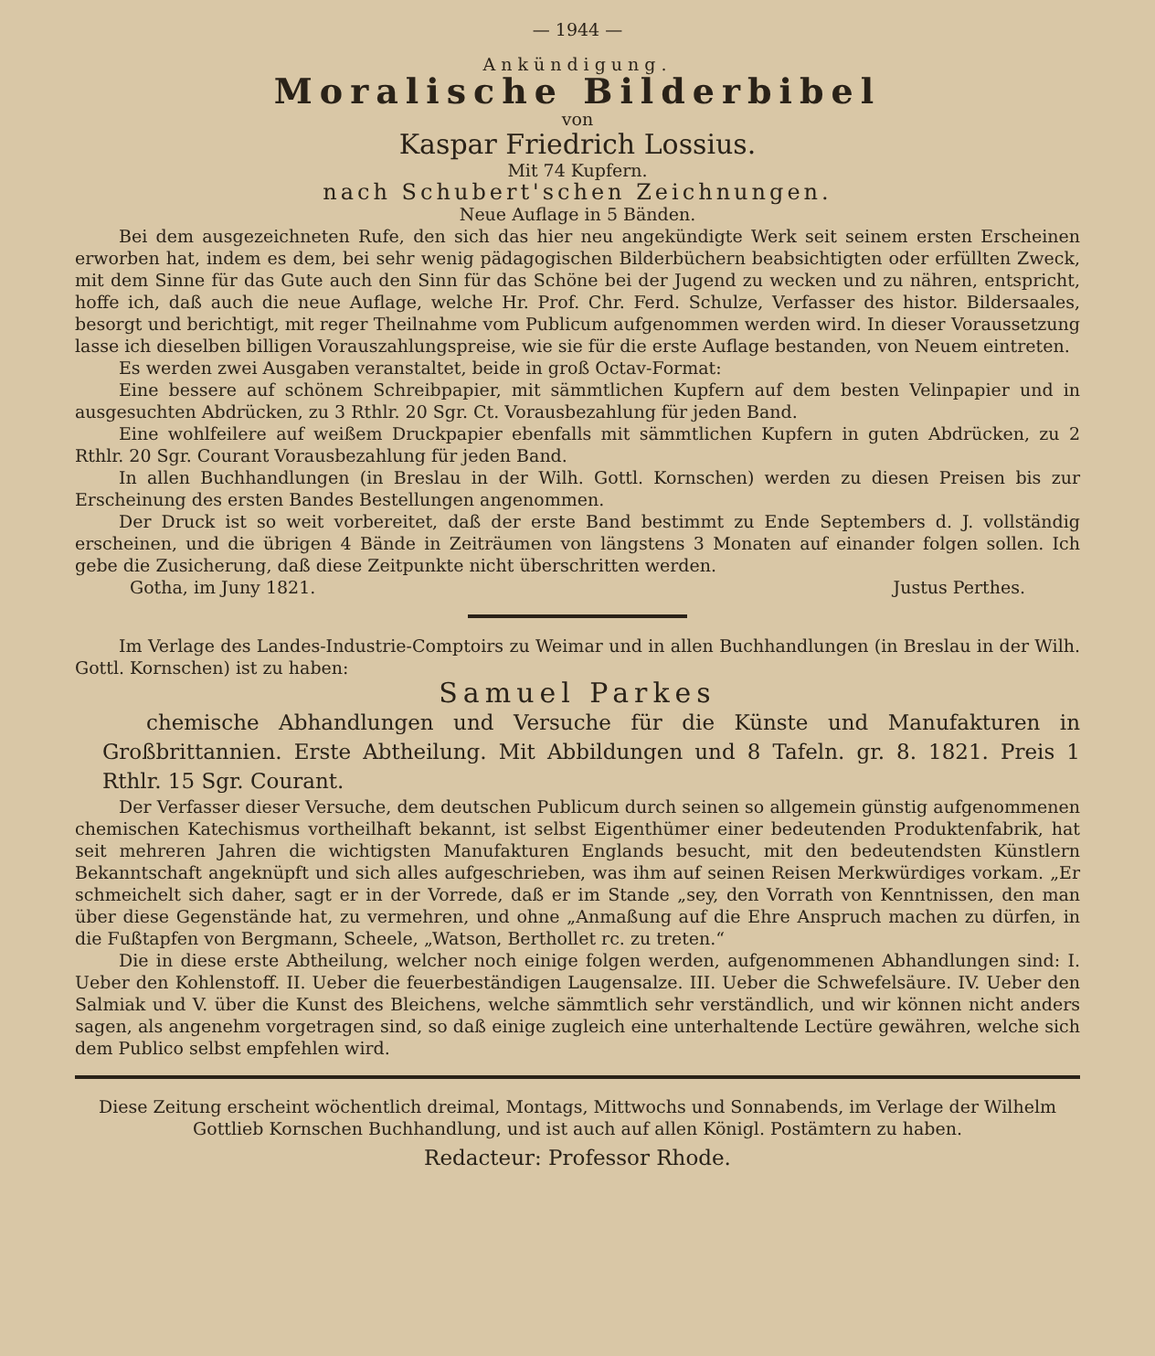— 1944 —
Ankündigung.
Moralische Bilderbibel
von
Kaspar Friedrich Lossius.
Mit 74 Kupfern.
nach Schubert'schen Zeichnungen.
Neue Auflage in 5 Bänden.
Bei dem ausgezeichneten Rufe, den sich das hier neu angekündigte Werk seit seinem ersten Erscheinen erworben hat, indem es dem, bei sehr wenig pädagogischen Bilderbüchern beabsichtigten oder erfüllten Zweck, mit dem Sinne für das Gute auch den Sinn für das Schöne bei der Jugend zu wecken und zu nähren, entspricht, hoffe ich, daß auch die neue Auflage, welche Hr. Prof. Chr. Ferd. Schulze, Verfasser des histor. Bildersaales, besorgt und berichtigt, mit reger Theilnahme vom Publicum aufgenommen werden wird. In dieser Voraussetzung lasse ich dieselben billigen Vorauszahlungspreise, wie sie für die erste Auflage bestanden, von Neuem eintreten.
Es werden zwei Ausgaben veranstaltet, beide in groß Octav-Format:
Eine bessere auf schönem Schreibpapier, mit sämmtlichen Kupfern auf dem besten Velinpapier und in ausgesuchten Abdrücken, zu 3 Rthlr. 20 Sgr. Ct. Vorausbezahlung für jeden Band.
Eine wohlfeilere auf weißem Druckpapier ebenfalls mit sämmtlichen Kupfern in guten Abdrücken, zu 2 Rthlr. 20 Sgr. Courant Vorausbezahlung für jeden Band.
In allen Buchhandlungen (in Breslau in der Wilh. Gottl. Kornschen) werden zu diesen Preisen bis zur Erscheinung des ersten Bandes Bestellungen angenommen.
Der Druck ist so weit vorbereitet, daß der erste Band bestimmt zu Ende Septembers d. J. vollständig erscheinen, und die übrigen 4 Bände in Zeiträumen von längstens 3 Monaten auf einander folgen sollen. Ich gebe die Zusicherung, daß diese Zeitpunkte nicht überschritten werden.
Gotha, im Juny 1821. Justus Perthes.
Im Verlage des Landes-Industrie-Comptoirs zu Weimar und in allen Buchhandlungen (in Breslau in der Wilh. Gottl. Kornschen) ist zu haben:
Samuel Parkes
chemische Abhandlungen und Versuche für die Künste und Manufakturen in Großbrittannien. Erste Abtheilung. Mit Abbildungen und 8 Tafeln. gr. 8. 1821. Preis 1 Rthlr. 15 Sgr. Courant.
Der Verfasser dieser Versuche, dem deutschen Publicum durch seinen so allgemein günstig aufgenommenen chemischen Katechismus vortheilhaft bekannt, ist selbst Eigenthümer einer bedeutenden Produktenfabrik, hat seit mehreren Jahren die wichtigsten Manufakturen Englands besucht, mit den bedeutendsten Künstlern Bekanntschaft angeknüpft und sich alles aufgeschrieben, was ihm auf seinen Reisen Merkwürdiges vorkam. „Er schmeichelt sich daher, sagt er in der Vorrede, daß er im Stande „sey, den Vorrath von Kenntnissen, den man über diese Gegenstände hat, zu vermehren, und ohne „Anmaßung auf die Ehre Anspruch machen zu dürfen, in die Fußtapfen von Bergmann, Scheele, „Watson, Berthollet rc. zu treten.“
Die in diese erste Abtheilung, welcher noch einige folgen werden, aufgenommenen Abhandlungen sind: I. Ueber den Kohlenstoff. II. Ueber die feuerbeständigen Laugensalze. III. Ueber die Schwefelsäure. IV. Ueber den Salmiak und V. über die Kunst des Bleichens, welche sämmtlich sehr verständlich, und wir können nicht anders sagen, als angenehm vorgetragen sind, so daß einige zugleich eine unterhaltende Lectüre gewähren, welche sich dem Publico selbst empfehlen wird.
Diese Zeitung erscheint wöchentlich dreimal, Montags, Mittwochs und Sonnabends, im Verlage der Wilhelm Gottlieb Kornschen Buchhandlung, und ist auch auf allen Königl. Postämtern zu haben.
Redacteur: Professor Rhode.